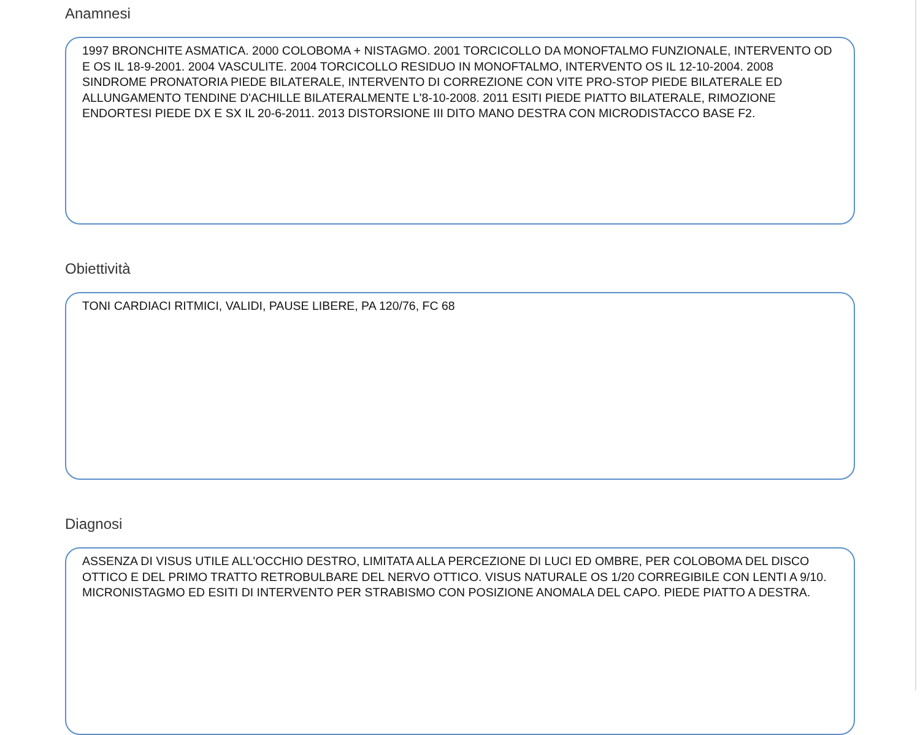Anamnesi
1997 BRONCHITE ASMATICA. 2000 COLOBOMA + NISTAGMO. 2001 TORCICOLLO DA MONOFTALMO FUNZIONALE, INTERVENTO OD E OS IL 18-9-2001. 2004 VASCULITE. 2004 TORCICOLLO RESIDUO IN MONOFTALMO, INTERVENTO OS IL 12-10-2004. 2008 SINDROME PRONATORIA PIEDE BILATERALE, INTERVENTO DI CORREZIONE CON VITE PRO-STOP PIEDE BILATERALE ED ALLUNGAMENTO TENDINE D'ACHILLE BILATERALMENTE L'8-10-2008. 2011 ESITI PIEDE PIATTO BILATERALE, RIMOZIONE ENDORTESI PIEDE DX E SX IL 20-6-2011. 2013 DISTORSIONE III DITO MANO DESTRA CON MICRODISTACCO BASE F2.
Obiettività
TONI CARDIACI RITMICI, VALIDI, PAUSE LIBERE, PA 120/76, FC 68
Diagnosi
ASSENZA DI VISUS UTILE ALL'OCCHIO DESTRO, LIMITATA ALLA PERCEZIONE DI LUCI ED OMBRE, PER COLOBOMA DEL DISCO OTTICO E DEL PRIMO TRATTO RETROBULBARE DEL NERVO OTTICO. VISUS NATURALE OS 1/20 CORREGIBILE CON LENTI A 9/10. MICRONISTAGMO ED ESITI DI INTERVENTO PER STRABISMO CON POSIZIONE ANOMALA DEL CAPO. PIEDE PIATTO A DESTRA.